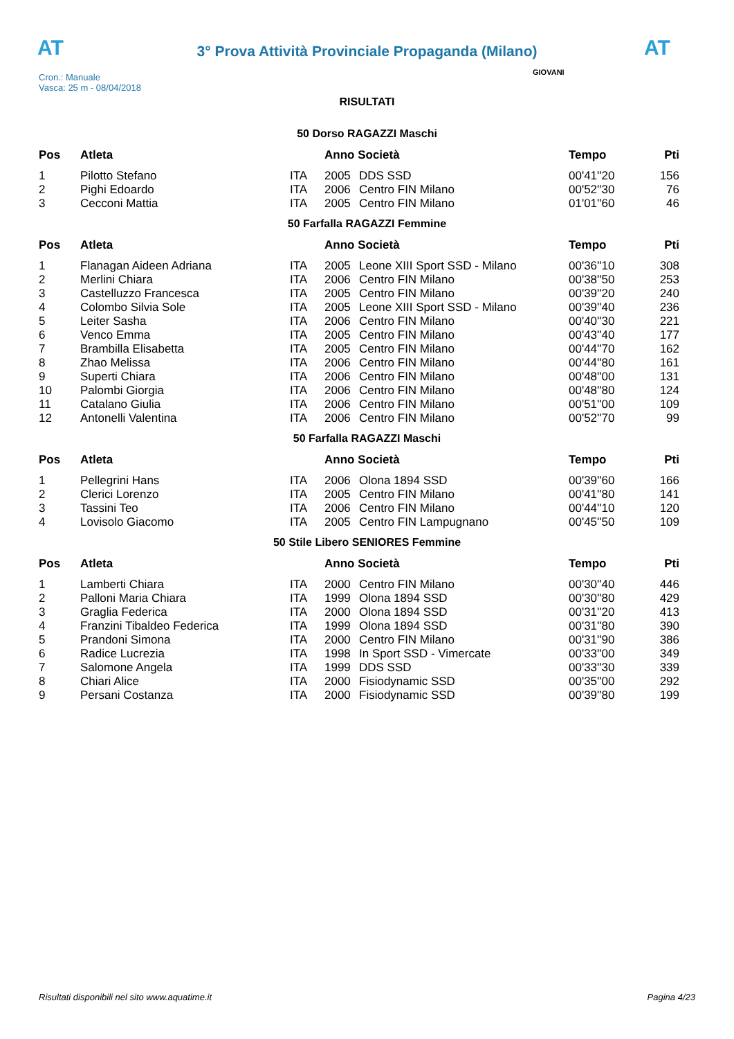AT
3° Prova Attività Provinciale Propaganda (Milano)
AT
Cron.: Manuale
Vasca: 25 m - 08/04/2018
GIOVANI
RISULTATI
50 Dorso RAGAZZI Maschi
| Pos | Atleta | | Anno Società | | Tempo | Pti |
| --- | --- | --- | --- | --- | --- | --- |
| 1 | Pilotto Stefano | ITA | 2005 | DDS SSD | 00'41''20 | 156 |
| 2 | Pighi Edoardo | ITA | 2006 | Centro FIN Milano | 00'52''30 | 76 |
| 3 | Cecconi Mattia | ITA | 2005 | Centro FIN Milano | 01'01''60 | 46 |
50 Farfalla RAGAZZI Femmine
| Pos | Atleta | | Anno Società | | Tempo | Pti |
| --- | --- | --- | --- | --- | --- | --- |
| 1 | Flanagan Aideen Adriana | ITA | 2005 | Leone XIII Sport SSD - Milano | 00'36''10 | 308 |
| 2 | Merlini Chiara | ITA | 2006 | Centro FIN Milano | 00'38''50 | 253 |
| 3 | Castelluzzo Francesca | ITA | 2005 | Centro FIN Milano | 00'39''20 | 240 |
| 4 | Colombo Silvia Sole | ITA | 2005 | Leone XIII Sport SSD - Milano | 00'39''40 | 236 |
| 5 | Leiter Sasha | ITA | 2006 | Centro FIN Milano | 00'40''30 | 221 |
| 6 | Venco Emma | ITA | 2005 | Centro FIN Milano | 00'43''40 | 177 |
| 7 | Brambilla Elisabetta | ITA | 2005 | Centro FIN Milano | 00'44''70 | 162 |
| 8 | Zhao Melissa | ITA | 2006 | Centro FIN Milano | 00'44''80 | 161 |
| 9 | Superti Chiara | ITA | 2006 | Centro FIN Milano | 00'48''00 | 131 |
| 10 | Palombi Giorgia | ITA | 2006 | Centro FIN Milano | 00'48''80 | 124 |
| 11 | Catalano Giulia | ITA | 2006 | Centro FIN Milano | 00'51''00 | 109 |
| 12 | Antonelli Valentina | ITA | 2006 | Centro FIN Milano | 00'52''70 | 99 |
50 Farfalla RAGAZZI Maschi
| Pos | Atleta | | Anno Società | | Tempo | Pti |
| --- | --- | --- | --- | --- | --- | --- |
| 1 | Pellegrini Hans | ITA | 2006 | Olona 1894 SSD | 00'39''60 | 166 |
| 2 | Clerici Lorenzo | ITA | 2005 | Centro FIN Milano | 00'41''80 | 141 |
| 3 | Tassini Teo | ITA | 2006 | Centro FIN Milano | 00'44''10 | 120 |
| 4 | Lovisolo Giacomo | ITA | 2005 | Centro FIN Lampugnano | 00'45''50 | 109 |
50 Stile Libero SENIORES Femmine
| Pos | Atleta | | Anno Società | | Tempo | Pti |
| --- | --- | --- | --- | --- | --- | --- |
| 1 | Lamberti Chiara | ITA | 2000 | Centro FIN Milano | 00'30''40 | 446 |
| 2 | Palloni Maria Chiara | ITA | 1999 | Olona 1894 SSD | 00'30''80 | 429 |
| 3 | Graglia Federica | ITA | 2000 | Olona 1894 SSD | 00'31''20 | 413 |
| 4 | Franzini Tibaldeo Federica | ITA | 1999 | Olona 1894 SSD | 00'31''80 | 390 |
| 5 | Prandoni Simona | ITA | 2000 | Centro FIN Milano | 00'31''90 | 386 |
| 6 | Radice Lucrezia | ITA | 1998 | In Sport SSD - Vimercate | 00'33''00 | 349 |
| 7 | Salomone Angela | ITA | 1999 | DDS SSD | 00'33''30 | 339 |
| 8 | Chiari Alice | ITA | 2000 | Fisiodynamic SSD | 00'35''00 | 292 |
| 9 | Persani Costanza | ITA | 2000 | Fisiodynamic SSD | 00'39''80 | 199 |
Risultati disponibili nel sito www.aquatime.it Pagina 4/23